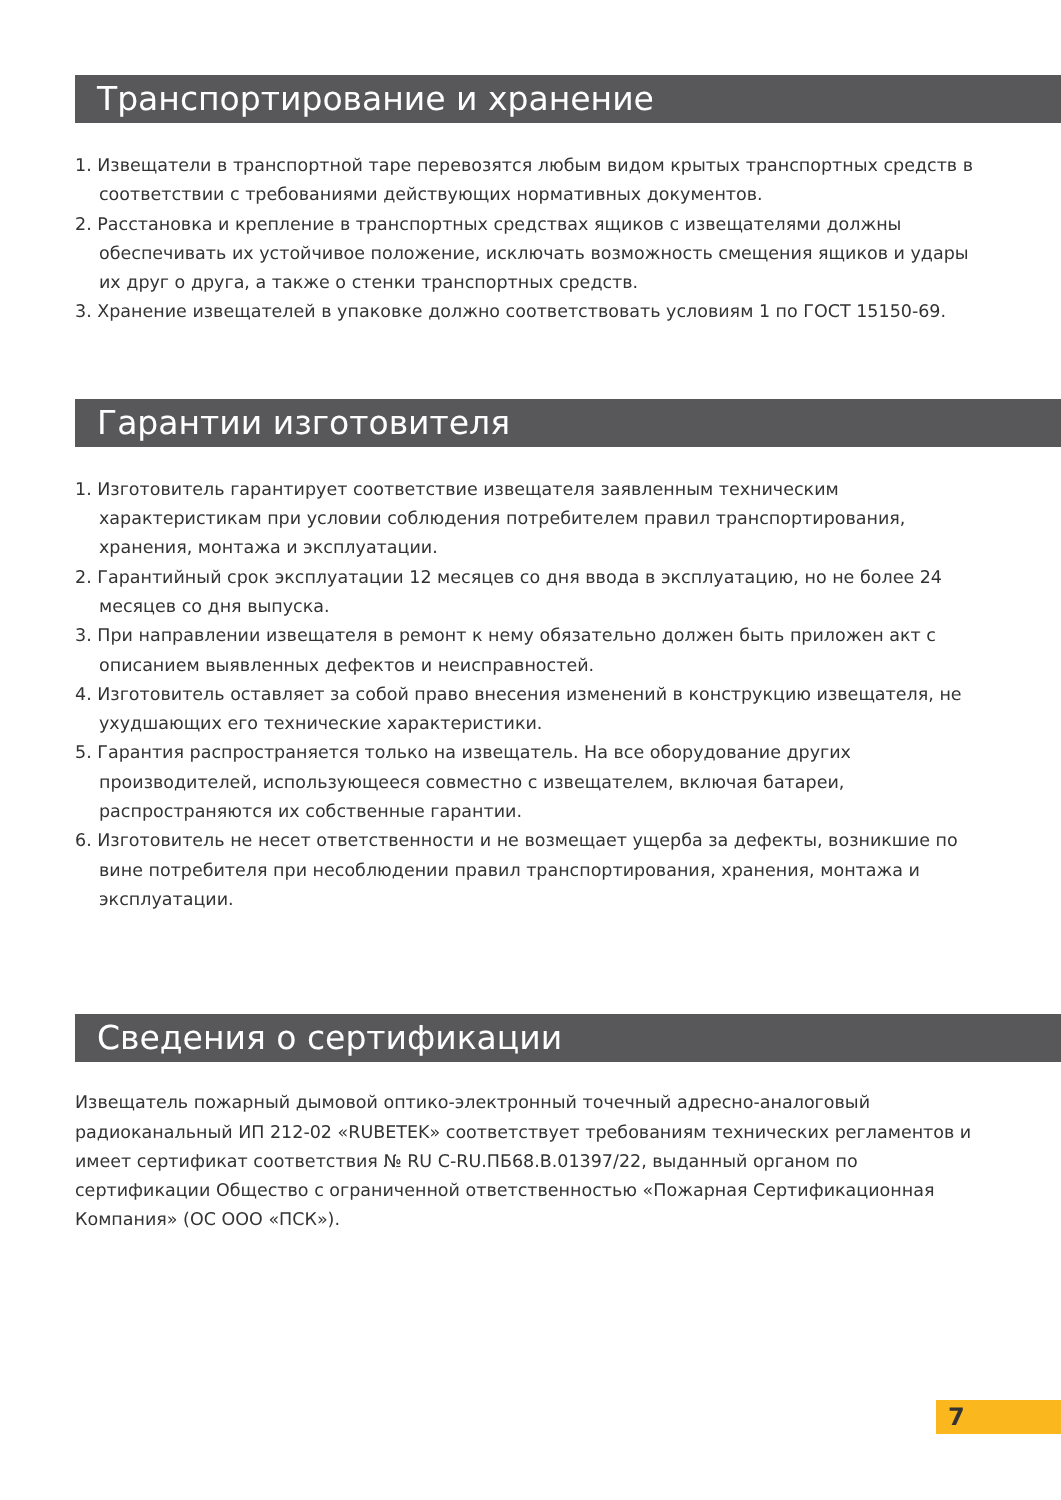Транспортирование и хранение
1. Извещатели в транспортной таре перевозятся любым видом крытых транспортных средств в соответствии с требованиями действующих нормативных документов.
2. Расстановка и крепление в транспортных средствах ящиков с извещателями должны обеспечивать их устойчивое положение, исключать возможность смещения ящиков и удары их друг о друга, а также о стенки транспортных средств.
3. Хранение извещателей в упаковке должно соответствовать условиям 1 по ГОСТ 15150-69.
Гарантии изготовителя
1. Изготовитель гарантирует соответствие извещателя заявленным техническим характеристикам при условии соблюдения потребителем правил транспортирования, хранения, монтажа и эксплуатации.
2. Гарантийный срок эксплуатации 12 месяцев со дня ввода в эксплуатацию, но не более 24 месяцев со дня выпуска.
3. При направлении извещателя в ремонт к нему обязательно должен быть приложен акт с описанием выявленных дефектов и неисправностей.
4. Изготовитель оставляет за собой право внесения изменений в конструкцию извещателя, не ухудшающих его технические характеристики.
5. Гарантия распространяется только на извещатель. На все оборудование других производителей, использующееся совместно с извещателем, включая батареи, распространяются их собственные гарантии.
6. Изготовитель не несет ответственности и не возмещает ущерба за дефекты, возникшие по вине потребителя при несоблюдении правил транспортирования, хранения, монтажа и эксплуатации.
Сведения о сертификации
Извещатель пожарный дымовой оптико-электронный точечный адресно-аналоговый радиоканальный ИП 212-02 «RUBETEK» соответствует требованиям технических регламентов и имеет сертификат соответствия № RU C-RU.ПБ68.В.01397/22, выданный органом по сертификации Общество с ограниченной ответственностью «Пожарная Сертификационная Компания» (ОС ООО «ПСК»).
7